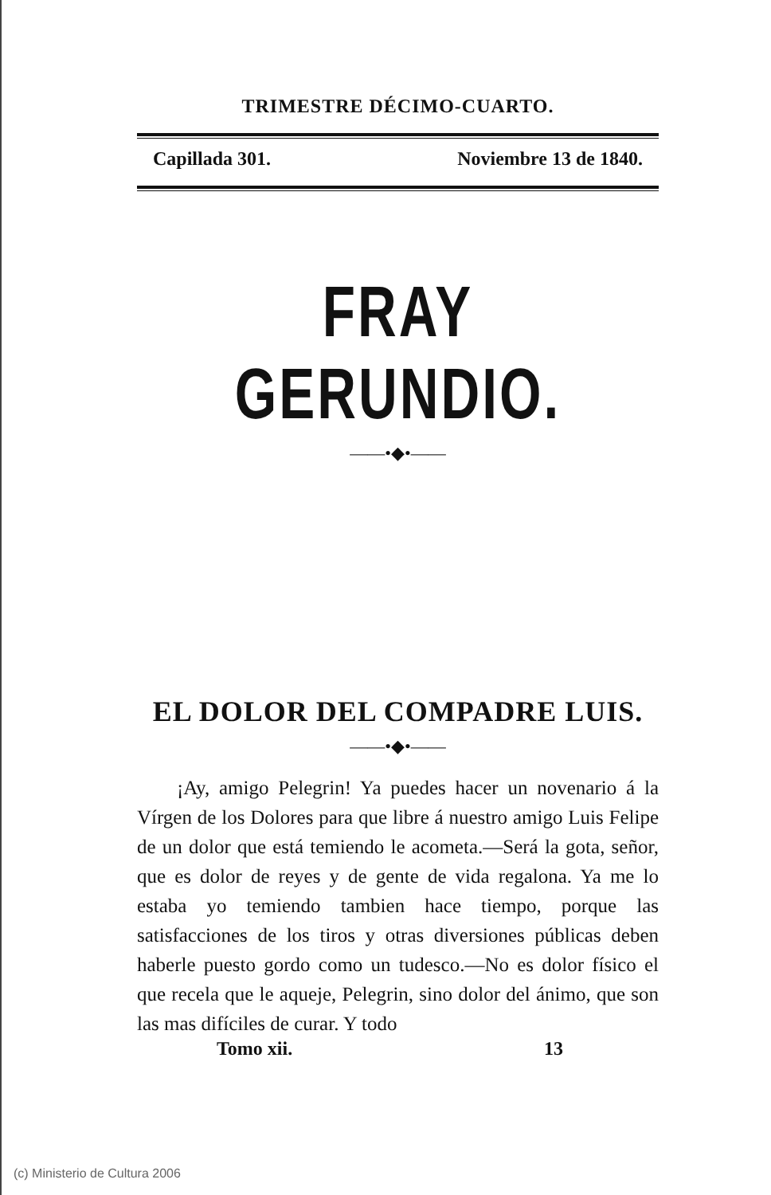TRIMESTRE DÉCIMO-CUARTO.
Capillada 301. Noviembre 13 de 1840.
FRAY GERUNDIO.
——•◆•——
EL DOLOR DEL COMPADRE LUIS.
——•◆•——
¡Ay, amigo Pelegrin! Ya puedes hacer un novenario á la Vírgen de los Dolores para que libre á nuestro amigo Luis Felipe de un dolor que está temiendo le acometa.—Será la gota, señor, que es dolor de reyes y de gente de vida regalona. Ya me lo estaba yo temiendo tambien hace tiempo, porque las satisfacciones de los tiros y otras diversiones públicas deben haberle puesto gordo como un tudesco.—No es dolor físico el que recela que le aqueje, Pelegrin, sino dolor del ánimo, que son las mas difíciles de curar. Y todo
Tomo xii. 13
(c) Ministerio de Cultura 2006